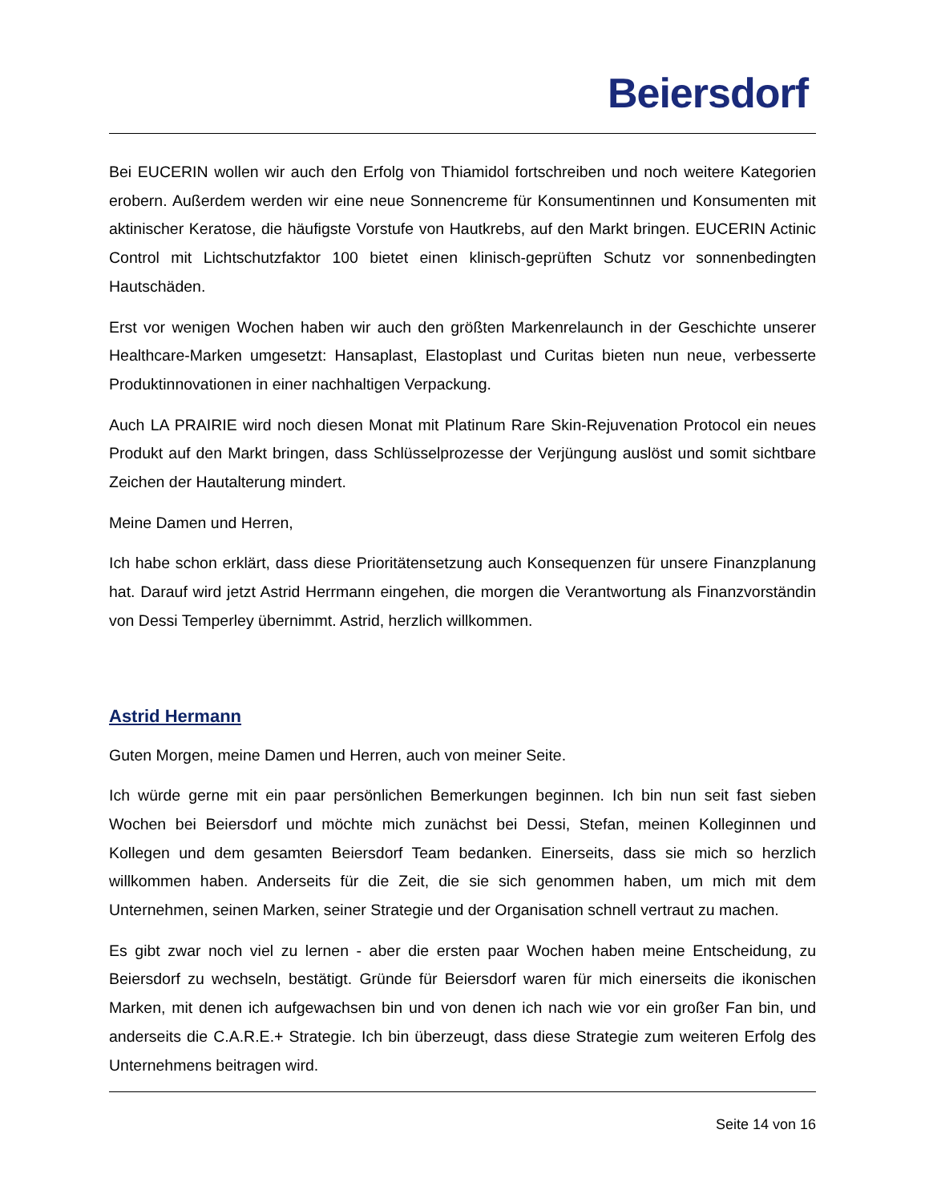Beiersdorf
Bei EUCERIN wollen wir auch den Erfolg von Thiamidol fortschreiben und noch weitere Kategorien erobern. Außerdem werden wir eine neue Sonnencreme für Konsumentinnen und Konsumenten mit aktinischer Keratose, die häufigste Vorstufe von Hautkrebs, auf den Markt bringen. EUCERIN Actinic Control mit Lichtschutzfaktor 100 bietet einen klinisch-geprüften Schutz vor sonnenbedingten Hautschäden.
Erst vor wenigen Wochen haben wir auch den größten Markenrelaunch in der Geschichte unserer Healthcare-Marken umgesetzt: Hansaplast, Elastoplast und Curitas bieten nun neue, verbesserte Produktinnovationen in einer nachhaltigen Verpackung.
Auch LA PRAIRIE wird noch diesen Monat mit Platinum Rare Skin-Rejuvenation Protocol ein neues Produkt auf den Markt bringen, dass Schlüsselprozesse der Verjüngung auslöst und somit sichtbare Zeichen der Hautalterung mindert.
Meine Damen und Herren,
Ich habe schon erklärt, dass diese Prioritätensetzung auch Konsequenzen für unsere Finanzplanung hat. Darauf wird jetzt Astrid Herrmann eingehen, die morgen die Verantwortung als Finanzvorständin von Dessi Temperley übernimmt. Astrid, herzlich willkommen.
Astrid Hermann
Guten Morgen, meine Damen und Herren, auch von meiner Seite.
Ich würde gerne mit ein paar persönlichen Bemerkungen beginnen. Ich bin nun seit fast sieben Wochen bei Beiersdorf und möchte mich zunächst bei Dessi, Stefan, meinen Kolleginnen und Kollegen und dem gesamten Beiersdorf Team bedanken. Einerseits, dass sie mich so herzlich willkommen haben. Anderseits für die Zeit, die sie sich genommen haben, um mich mit dem Unternehmen, seinen Marken, seiner Strategie und der Organisation schnell vertraut zu machen.
Es gibt zwar noch viel zu lernen - aber die ersten paar Wochen haben meine Entscheidung, zu Beiersdorf zu wechseln, bestätigt. Gründe für Beiersdorf waren für mich einerseits die ikonischen Marken, mit denen ich aufgewachsen bin und von denen ich nach wie vor ein großer Fan bin, und anderseits die C.A.R.E.+ Strategie. Ich bin überzeugt, dass diese Strategie zum weiteren Erfolg des Unternehmens beitragen wird.
Seite 14 von 16